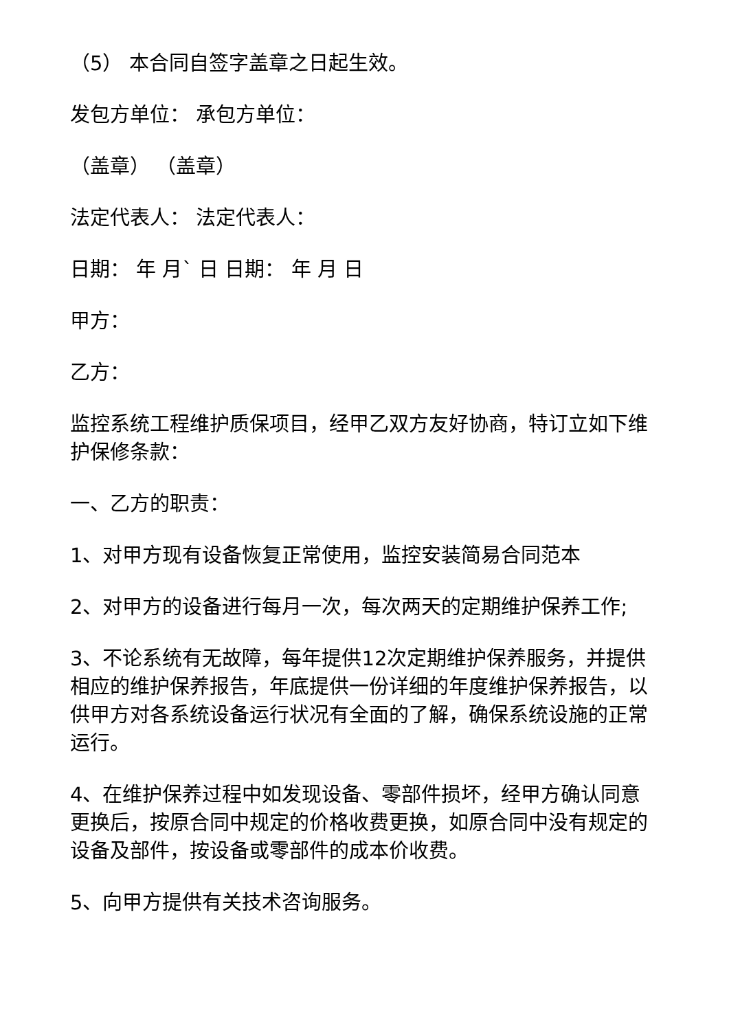（5） 本合同自签字盖章之日起生效。
发包方单位： 承包方单位：
（盖章） （盖章）
法定代表人： 法定代表人：
日期： 年 月` 日 日期： 年 月 日
甲方：
乙方：
监控系统工程维护质保项目，经甲乙双方友好协商，特订立如下维护保修条款：
一、乙方的职责：
1、对甲方现有设备恢复正常使用，监控安装简易合同范本
2、对甲方的设备进行每月一次，每次两天的定期维护保养工作;
3、不论系统有无故障，每年提供12次定期维护保养服务，并提供相应的维护保养报告，年底提供一份详细的年度维护保养报告，以供甲方对各系统设备运行状况有全面的了解，确保系统设施的正常运行。
4、在维护保养过程中如发现设备、零部件损坏，经甲方确认同意更换后，按原合同中规定的价格收费更换，如原合同中没有规定的设备及部件，按设备或零部件的成本价收费。
5、向甲方提供有关技术咨询服务。